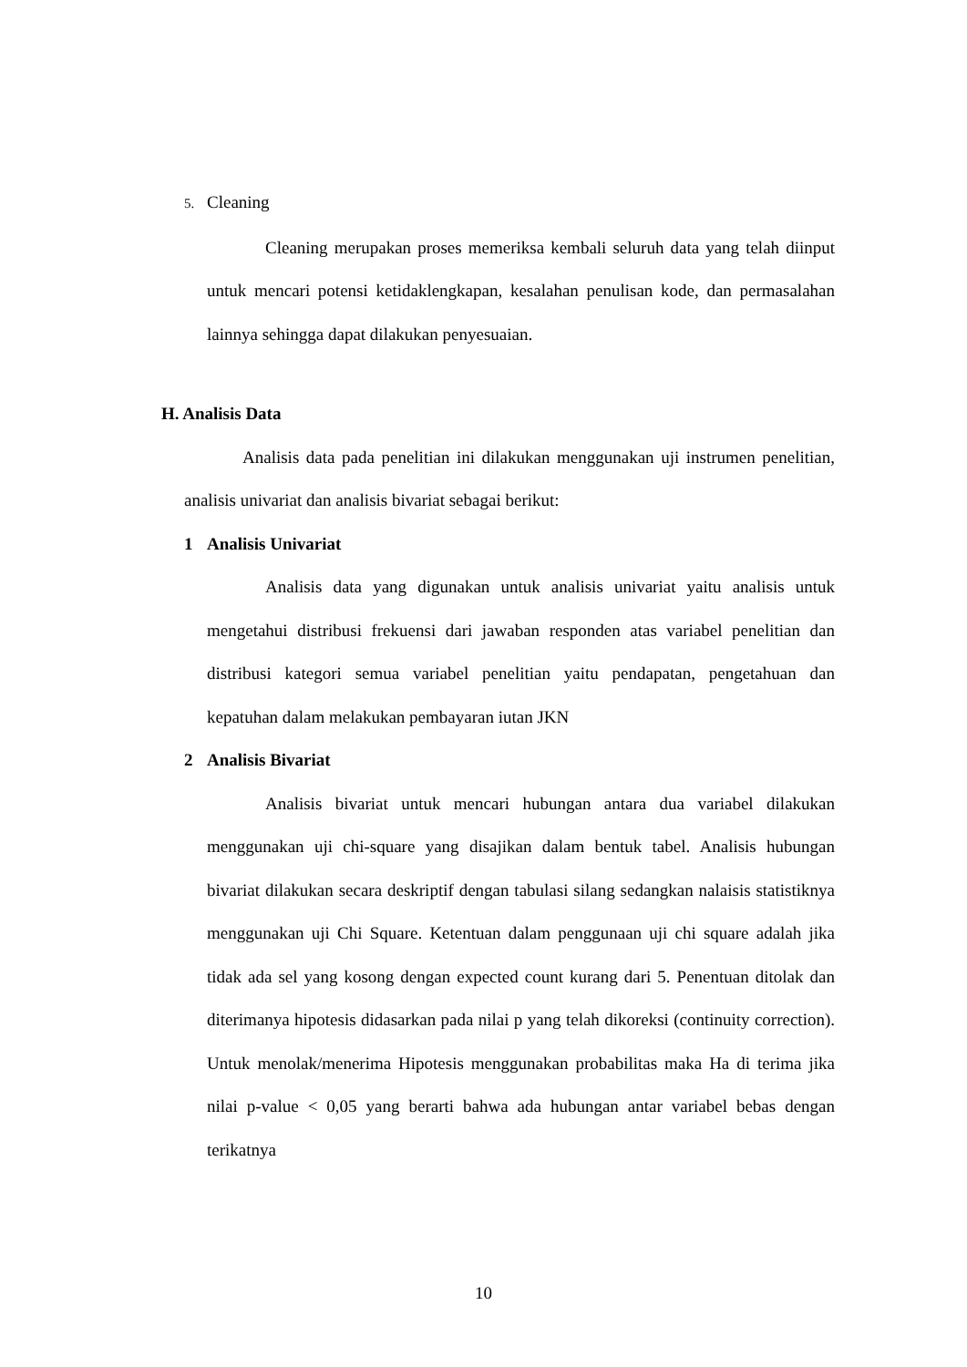5. Cleaning
Cleaning merupakan proses memeriksa kembali seluruh data yang telah diinput untuk mencari potensi ketidaklengkapan, kesalahan penulisan kode, dan permasalahan lainnya sehingga dapat dilakukan penyesuaian.
H. Analisis Data
Analisis data pada penelitian ini dilakukan menggunakan uji instrumen penelitian, analisis univariat dan analisis bivariat sebagai berikut:
1 Analisis Univariat
Analisis data yang digunakan untuk analisis univariat yaitu analisis untuk mengetahui distribusi frekuensi dari jawaban responden atas variabel penelitian dan distribusi kategori semua variabel penelitian yaitu pendapatan, pengetahuan dan kepatuhan dalam melakukan pembayaran iutan JKN
2 Analisis Bivariat
Analisis bivariat untuk mencari hubungan antara dua variabel dilakukan menggunakan uji chi-square yang disajikan dalam bentuk tabel. Analisis hubungan bivariat dilakukan secara deskriptif dengan tabulasi silang sedangkan nalaisis statistiknya menggunakan uji Chi Square. Ketentuan dalam penggunaan uji chi square adalah jika tidak ada sel yang kosong dengan expected count kurang dari 5. Penentuan ditolak dan diterimanya hipotesis didasarkan pada nilai p yang telah dikoreksi (continuity correction). Untuk menolak/menerima Hipotesis menggunakan probabilitas maka Ha di terima jika nilai p-value < 0,05 yang berarti bahwa ada hubungan antar variabel bebas dengan terikatnya
10